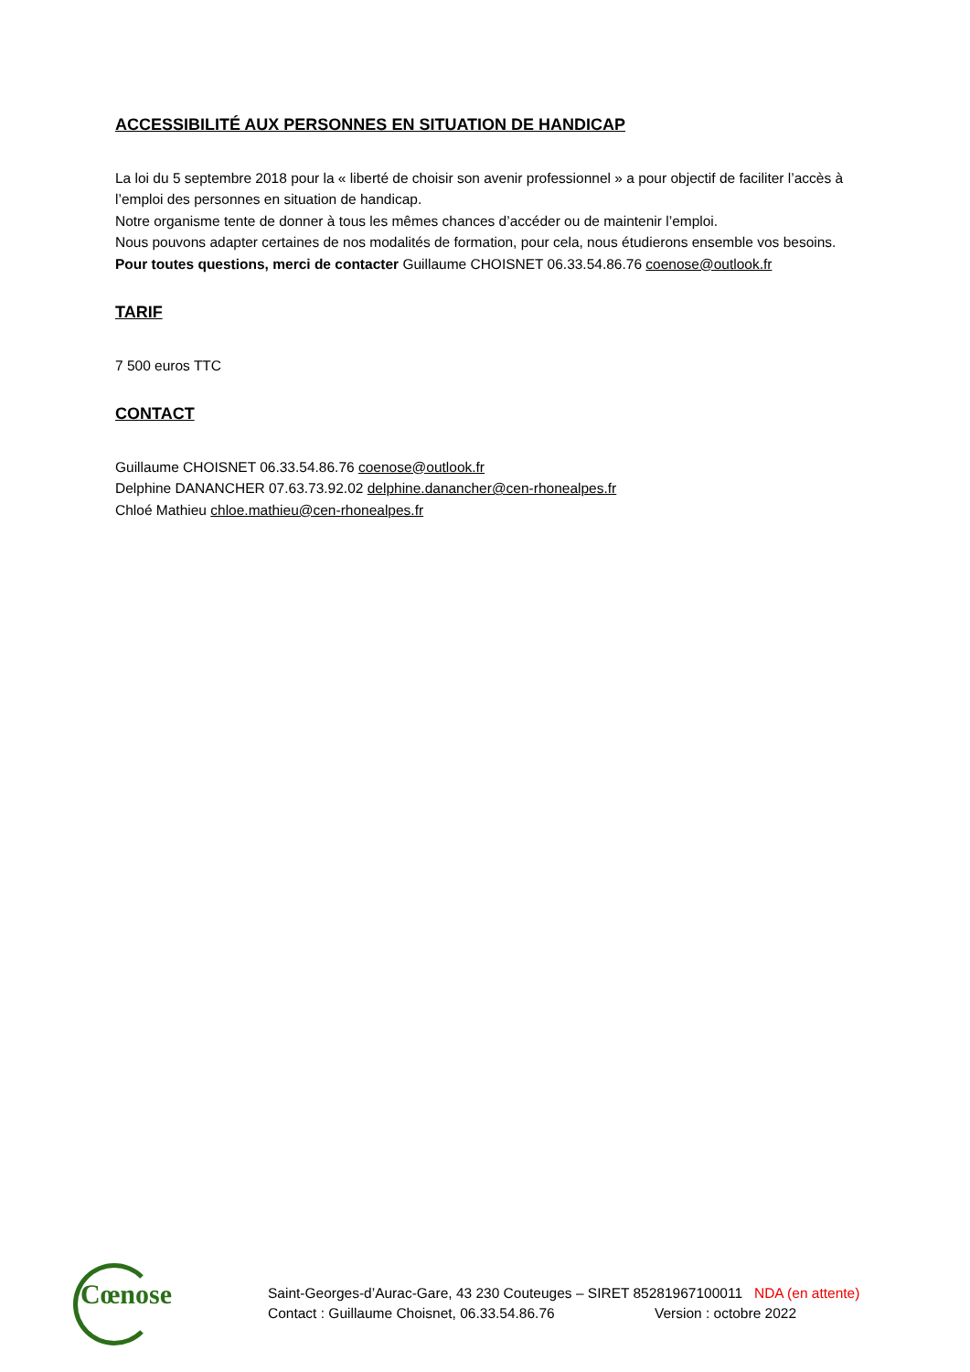ACCESSIBILITÉ AUX PERSONNES EN SITUATION DE HANDICAP
La loi du 5 septembre 2018 pour la « liberté de choisir son avenir professionnel » a pour objectif de faciliter l’accès à l’emploi des personnes en situation de handicap.
Notre organisme tente de donner à tous les mêmes chances d’accéder ou de maintenir l’emploi.
Nous pouvons adapter certaines de nos modalités de formation, pour cela, nous étudierons ensemble vos besoins.
Pour toutes questions, merci de contacter Guillaume CHOISNET 06.33.54.86.76 coenose@outlook.fr
TARIF
7 500 euros TTC
CONTACT
Guillaume CHOISNET 06.33.54.86.76 coenose@outlook.fr
Delphine DANANCHER 07.63.73.92.02 delphine.danancher@cen-rhonealpes.fr
Chloé Mathieu chloe.mathieu@cen-rhonealpes.fr
Cœnose
Saint-Georges-d’Aurac-Gare, 43 230 Couteuges – SIRET 85281967100011 NDA (en attente)
Contact : Guillaume Choisnet, 06.33.54.86.76 Version : octobre 2022